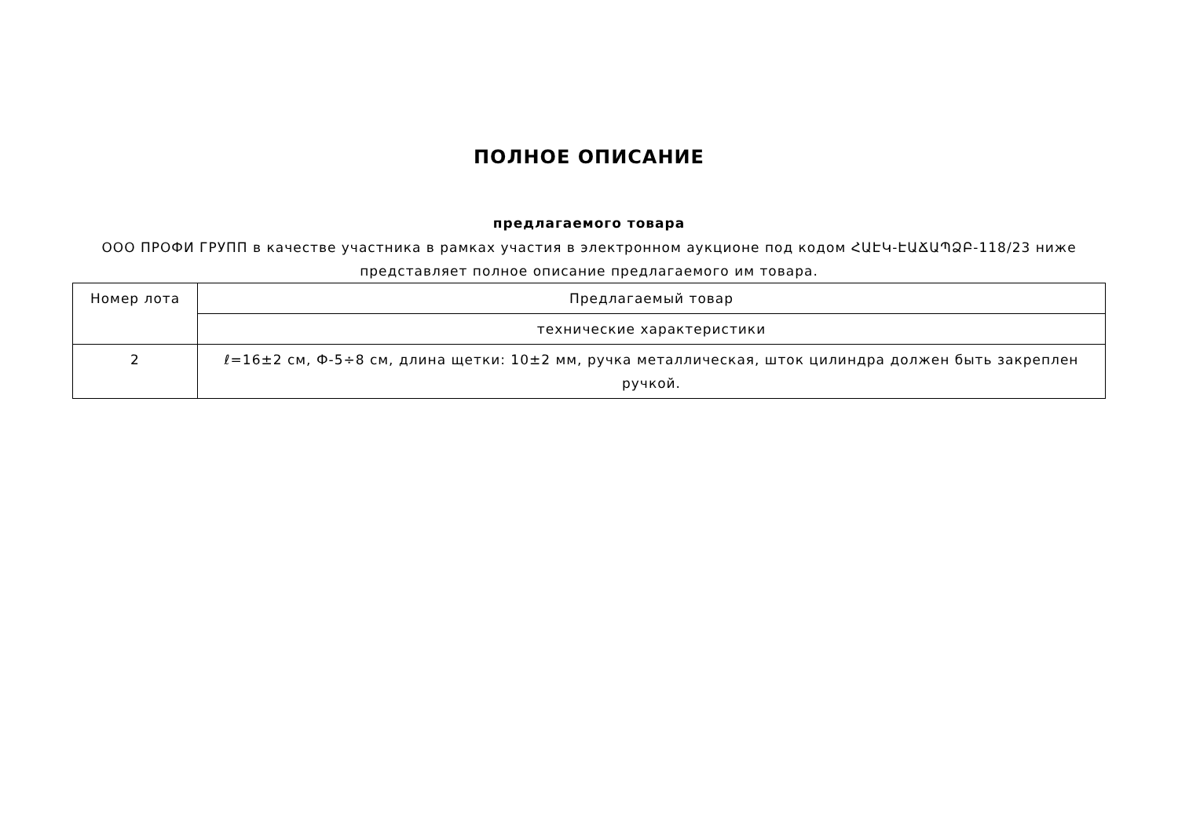ПОЛНОЕ ОПИСАНИЕ
предлагаемого товара
ООО ПРОФИ ГРУПП в качестве участника в рамках участия в электронном аукционе под кодом ՀԱԷԿ-ԷԱՃԱՊՁԲ-118/23 ниже представляет полное описание предлагаемого им товара.
| Номер лота | Предлагаемый товар |
| | технические характеристики |
| 2 | ℓ=16±2 см, Ф-5÷8 см, длина щетки: 10±2 мм, ручка металлическая, шток цилиндра должен быть закреплен ручкой. |